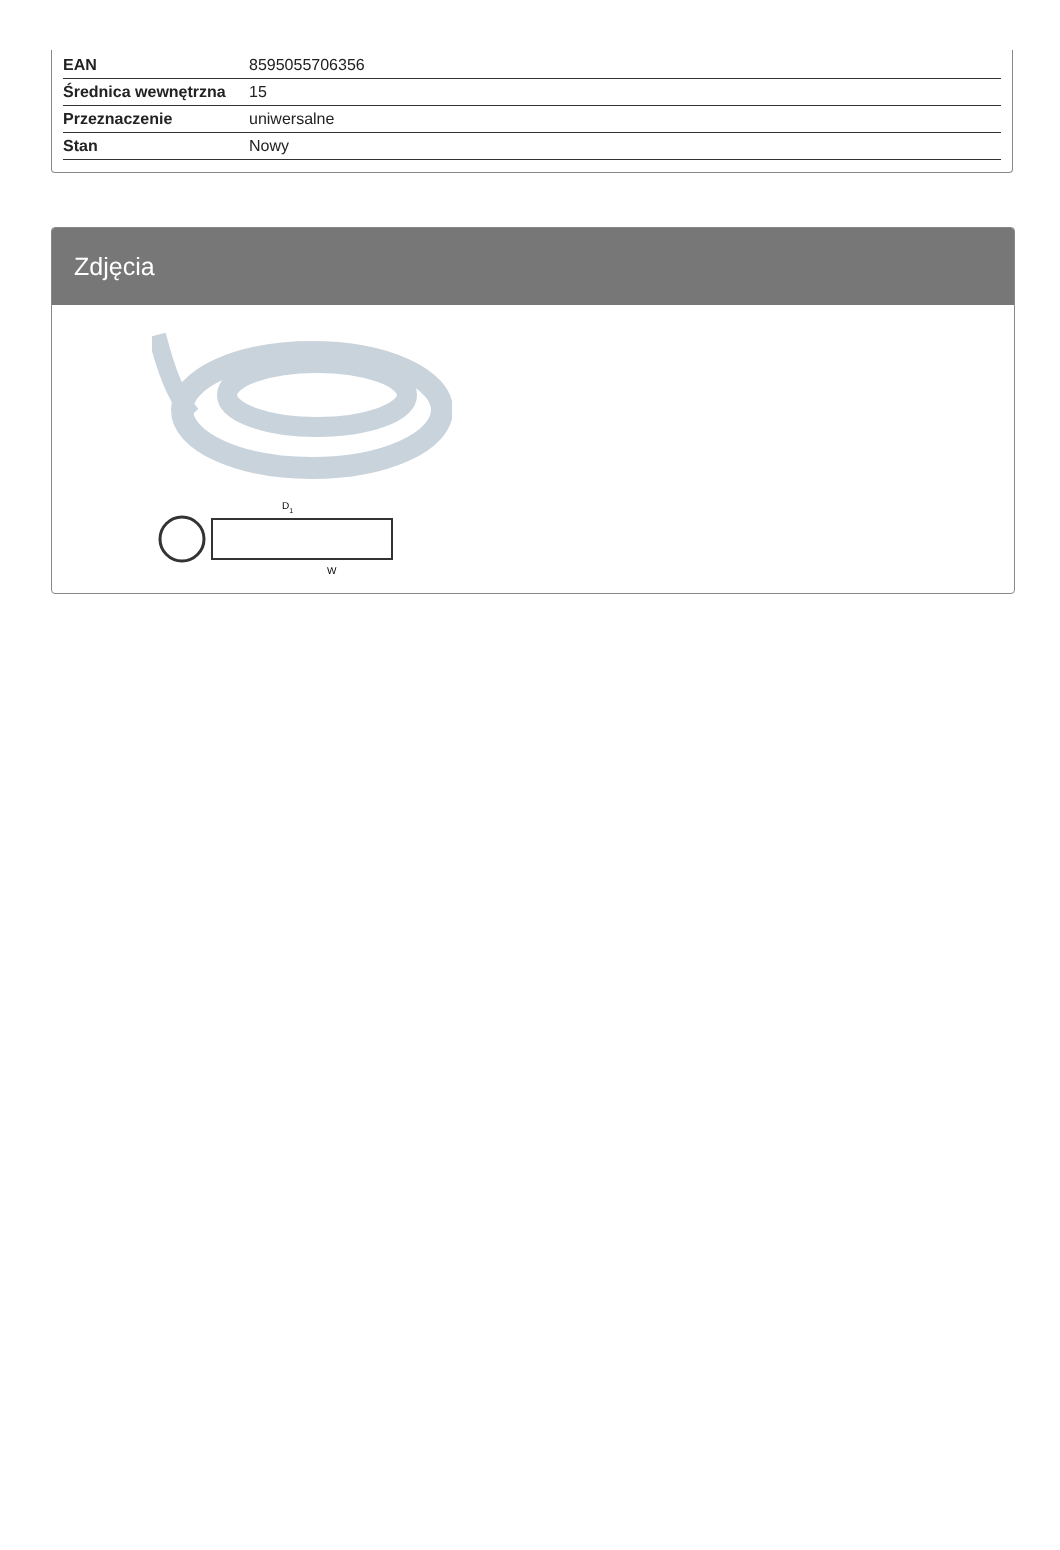| EAN | 8595055706356 |
| Średnica wewnętrzna | 15 |
| Przeznaczenie | uniwersalne |
| Stan | Nowy |
Zdjęcia
D1
W